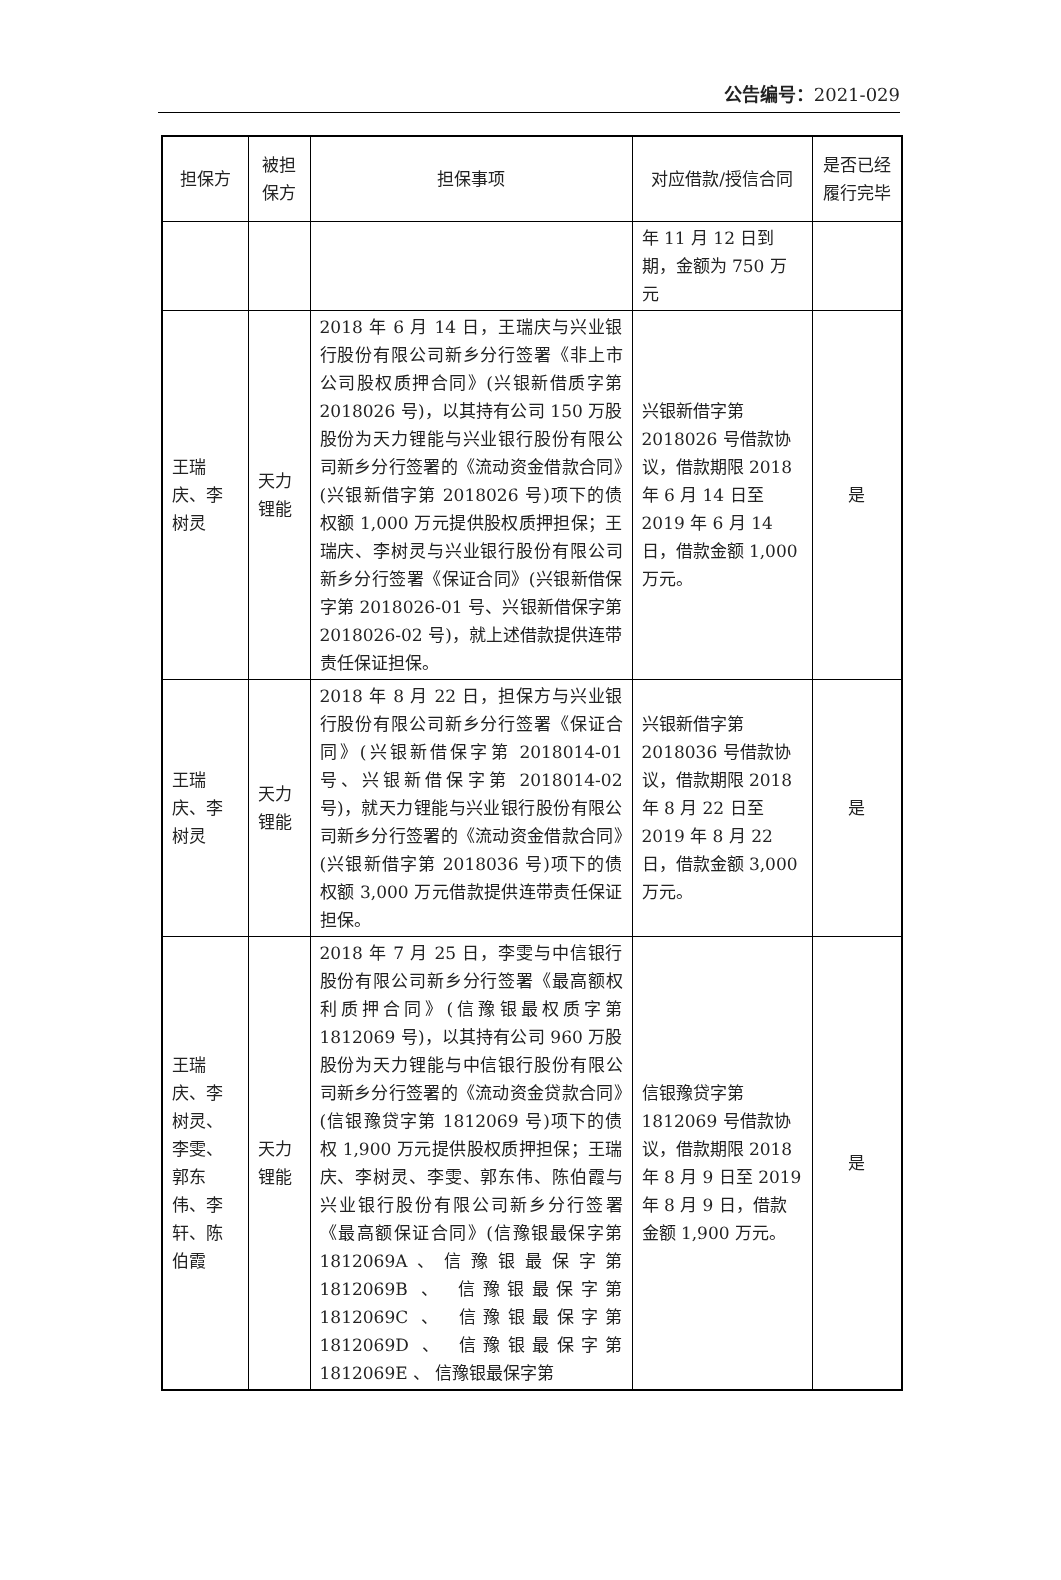公告编号：2021-029
| 担保方 | 被担保方 | 担保事项 | 对应借款/授信合同 | 是否已经履行完毕 |
| --- | --- | --- | --- | --- |
| | | | 年 11 月 12 日到期，金额为 750 万元 | |
| 王瑞庆、李树灵 | 天力锂能 | 2018 年 6 月 14 日，王瑞庆与兴业银行股份有限公司新乡分行签署《非上市公司股权质押合同》(兴银新借质字第 2018026 号)，以其持有公司 150 万股股份为天力锂能与兴业银行股份有限公司新乡分行签署的《流动资金借款合同》(兴银新借字第 2018026 号)项下的债权额 1,000 万元提供股权质押担保；王瑞庆、李树灵与兴业银行股份有限公司新乡分行签署《保证合同》(兴银新借保字第 2018026-01 号、兴银新借保字第 2018026-02 号)，就上述借款提供连带责任保证担保。 | 兴银新借字第 2018026 号借款协议，借款期限 2018 年 6 月 14 日至 2019 年 6 月 14 日，借款金额 1,000 万元。 | 是 |
| 王瑞庆、李树灵 | 天力锂能 | 2018 年 8 月 22 日，担保方与兴业银行股份有限公司新乡分行签署《保证合同》(兴银新借保字第 2018014-01 号、兴银新借保字第 2018014-02 号)，就天力锂能与兴业银行股份有限公司新乡分行签署的《流动资金借款合同》(兴银新借字第 2018036 号)项下的债权额 3,000 万元借款提供连带责任保证担保。 | 兴银新借字第 2018036 号借款协议，借款期限 2018 年 8 月 22 日至 2019 年 8 月 22 日，借款金额 3,000 万元。 | 是 |
| 王瑞庆、李树灵、李雯、郭东伟、李轩、陈伯霞 | 天力锂能 | 2018 年 7 月 25 日，李雯与中信银行股份有限公司新乡分行签署《最高额权利质押合同》(信豫银最权质字第 1812069 号)，以其持有公司 960 万股股份为天力锂能与中信银行股份有限公司新乡分行签署的《流动资金贷款合同》(信银豫贷字第 1812069 号)项下的债权 1,900 万元提供股权质押担保；王瑞庆、李树灵、李雯、郭东伟、陈伯霞与兴业银行股份有限公司新乡分行签署《最高额保证合同》(信豫银最保字第 1812069A、信豫银最保字第 1812069B 、 信豫银最保字第 1812069C 、 信豫银最保字第 1812069D 、 信豫银最保字第 1812069E 、 信豫银最保字第 | 信银豫贷字第 1812069 号借款协议，借款期限 2018 年 8 月 9 日至 2019 年 8 月 9 日，借款金额 1,900 万元。 | 是 |